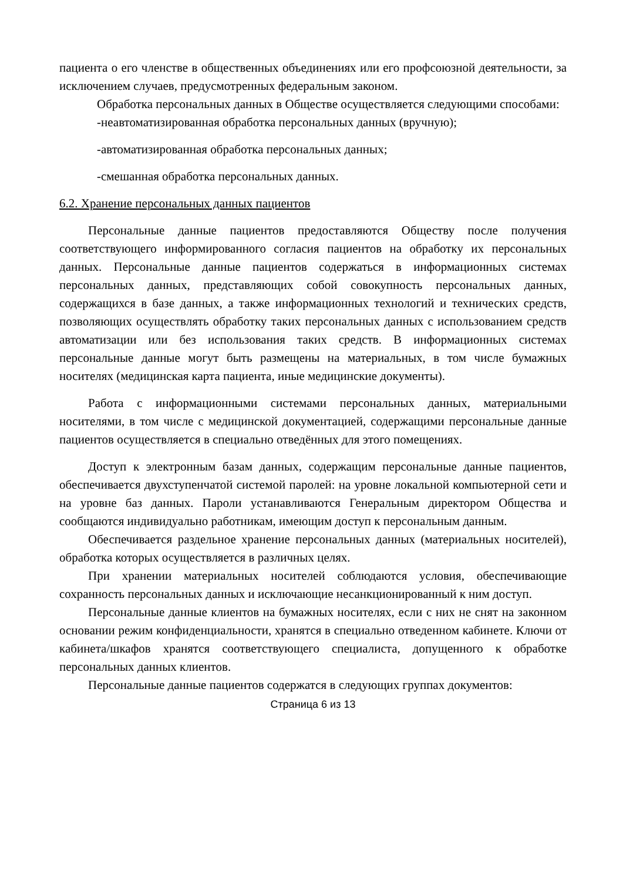пациента о его членстве в общественных объединениях или его профсоюзной деятельности, за исключением случаев, предусмотренных федеральным законом.
Обработка персональных данных в Обществе осуществляется следующими способами:
-неавтоматизированная обработка персональных данных (вручную);
-автоматизированная обработка персональных данных;
-смешанная обработка персональных данных.
6.2. Хранение персональных данных пациентов
Персональные данные пациентов предоставляются Обществу после получения соответствующего информированного согласия пациентов на обработку их персональных данных. Персональные данные пациентов содержаться в информационных системах персональных данных, представляющих собой совокупность персональных данных, содержащихся в базе данных, а также информационных технологий и технических средств, позволяющих осуществлять обработку таких персональных данных с использованием средств автоматизации или без использования таких средств. В информационных системах персональные данные могут быть размещены на материальных, в том числе бумажных носителях (медицинская карта пациента, иные медицинские документы).
Работа с информационными системами персональных данных, материальными носителями, в том числе с медицинской документацией, содержащими персональные данные пациентов осуществляется в специально отведённых для этого помещениях.
Доступ к электронным базам данных, содержащим персональные данные пациентов, обеспечивается двухступенчатой системой паролей: на уровне локальной компьютерной сети и на уровне баз данных. Пароли устанавливаются Генеральным директором Общества и сообщаются индивидуально работникам, имеющим доступ к персональным данным.
Обеспечивается раздельное хранение персональных данных (материальных носителей), обработка которых осуществляется в различных целях.
При хранении материальных носителей соблюдаются условия, обеспечивающие сохранность персональных данных и исключающие несанкционированный к ним доступ.
Персональные данные клиентов на бумажных носителях, если с них не снят на законном основании режим конфиденциальности, хранятся в специально отведенном кабинете. Ключи от кабинета/шкафов хранятся соответствующего специалиста, допущенного к обработке персональных данных клиентов.
Персональные данные пациентов содержатся в следующих группах документов:
Страница 6 из 13